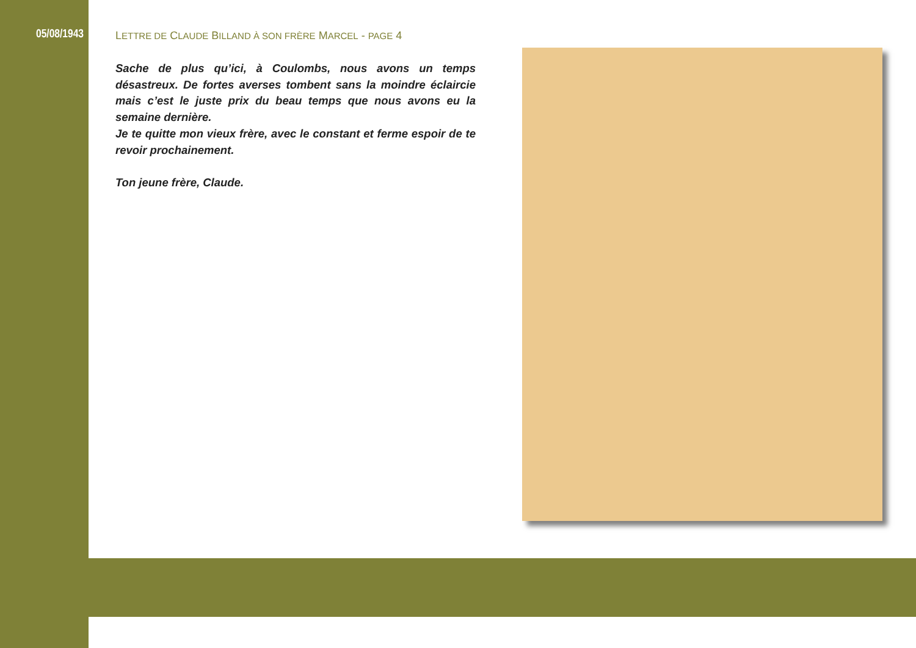05/08/1943 LETTRE DE CLAUDE BILLAND À SON FRÈRE MARCEL - PAGE 4
Sache de plus qu’ici, à Coulombs, nous avons un temps désastreux. De fortes averses tombent sans la moindre éclaircie mais c’est le juste prix du beau temps que nous avons eu la semaine dernière.
Je te quitte mon vieux frère, avec le constant et ferme espoir de te revoir prochainement.
Ton jeune frère, Claude.